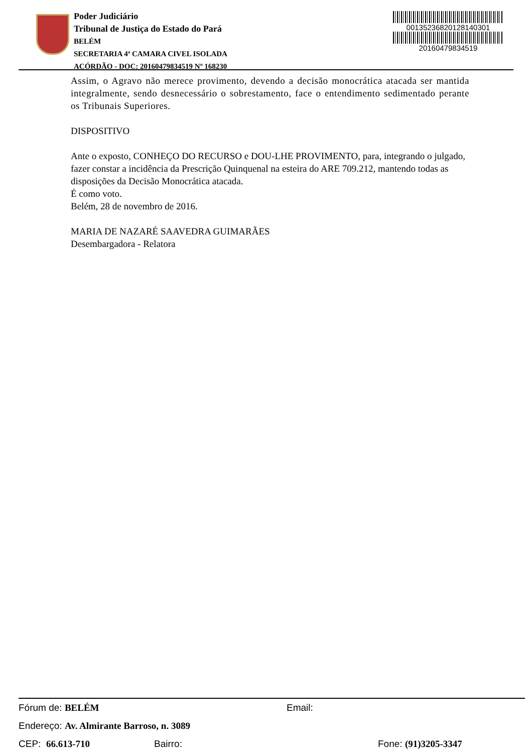Poder Judiciário
Tribunal de Justiça do Estado do Pará
BELÉM
SECRETARIA 4ª CAMARA CIVEL ISOLADA
ACÓRDÃO - DOC: 20160479834519 Nº 168230
00135236820128140301
20160479834519
Assim, o Agravo não merece provimento, devendo a decisão monocrática atacada ser mantida integralmente, sendo desnecessário o sobrestamento, face o entendimento sedimentado perante os Tribunais Superiores.
DISPOSITIVO
Ante o exposto, CONHEÇO DO RECURSO e DOU-LHE PROVIMENTO, para, integrando o julgado, fazer constar a incidência da Prescrição Quinquenal na esteira do ARE 709.212, mantendo todas as disposições da Decisão Monocrática atacada.
É como voto.
Belém, 28 de novembro de 2016.
MARIA DE NAZARÉ SAAVEDRA GUIMARÃES
Desembargadora - Relatora
Fórum de: BELÉM Email:
Endereço: Av. Almirante Barroso, n. 3089
CEP: 66.613-710 Bairro: Fone: (91)3205-3347